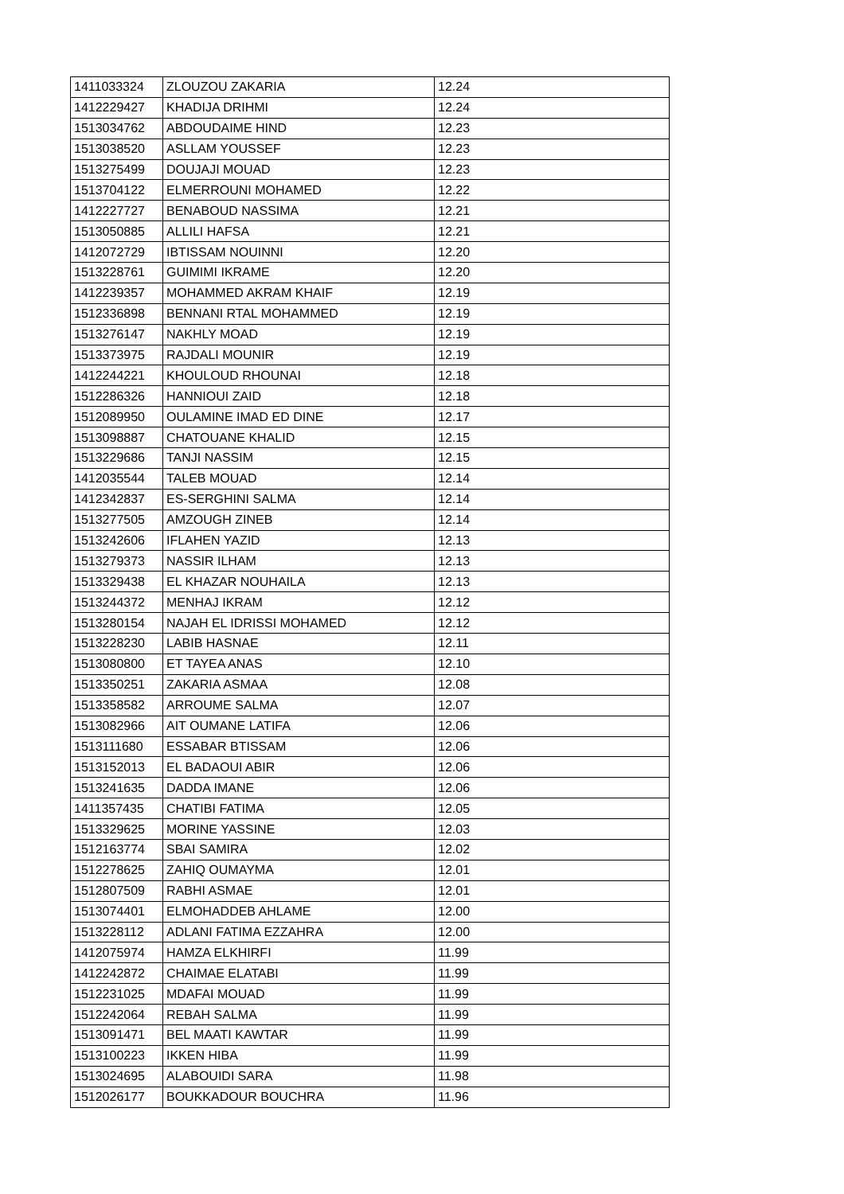| 1411033324 | ZLOUZOU ZAKARIA | 12.24 |
| 1412229427 | KHADIJA DRIHMI | 12.24 |
| 1513034762 | ABDOUDAIME HIND | 12.23 |
| 1513038520 | ASLLAM YOUSSEF | 12.23 |
| 1513275499 | DOUJAJI MOUAD | 12.23 |
| 1513704122 | ELMERROUNI MOHAMED | 12.22 |
| 1412227727 | BENABOUD NASSIMA | 12.21 |
| 1513050885 | ALLILI HAFSA | 12.21 |
| 1412072729 | IBTISSAM NOUINNI | 12.20 |
| 1513228761 | GUIMIMI IKRAME | 12.20 |
| 1412239357 | MOHAMMED AKRAM KHAIF | 12.19 |
| 1512336898 | BENNANI RTAL MOHAMMED | 12.19 |
| 1513276147 | NAKHLY MOAD | 12.19 |
| 1513373975 | RAJDALI MOUNIR | 12.19 |
| 1412244221 | KHOULOUD RHOUNAI | 12.18 |
| 1512286326 | HANNIOUI ZAID | 12.18 |
| 1512089950 | OULAMINE IMAD ED DINE | 12.17 |
| 1513098887 | CHATOUANE KHALID | 12.15 |
| 1513229686 | TANJI NASSIM | 12.15 |
| 1412035544 | TALEB MOUAD | 12.14 |
| 1412342837 | ES-SERGHINI SALMA | 12.14 |
| 1513277505 | AMZOUGH ZINEB | 12.14 |
| 1513242606 | IFLAHEN YAZID | 12.13 |
| 1513279373 | NASSIR ILHAM | 12.13 |
| 1513329438 | EL KHAZAR NOUHAILA | 12.13 |
| 1513244372 | MENHAJ IKRAM | 12.12 |
| 1513280154 | NAJAH EL IDRISSI MOHAMED | 12.12 |
| 1513228230 | LABIB HASNAE | 12.11 |
| 1513080800 | ET TAYEA ANAS | 12.10 |
| 1513350251 | ZAKARIA ASMAA | 12.08 |
| 1513358582 | ARROUME SALMA | 12.07 |
| 1513082966 | AIT OUMANE LATIFA | 12.06 |
| 1513111680 | ESSABAR BTISSAM | 12.06 |
| 1513152013 | EL BADAOUI ABIR | 12.06 |
| 1513241635 | DADDA IMANE | 12.06 |
| 1411357435 | CHATIBI FATIMA | 12.05 |
| 1513329625 | MORINE YASSINE | 12.03 |
| 1512163774 | SBAI SAMIRA | 12.02 |
| 1512278625 | ZAHIQ OUMAYMA | 12.01 |
| 1512807509 | RABHI ASMAE | 12.01 |
| 1513074401 | ELMOHADDEB AHLAME | 12.00 |
| 1513228112 | ADLANI FATIMA EZZAHRA | 12.00 |
| 1412075974 | HAMZA ELKHIRFI | 11.99 |
| 1412242872 | CHAIMAE ELATABI | 11.99 |
| 1512231025 | MDAFAI MOUAD | 11.99 |
| 1512242064 | REBAH SALMA | 11.99 |
| 1513091471 | BEL MAATI KAWTAR | 11.99 |
| 1513100223 | IKKEN HIBA | 11.99 |
| 1513024695 | ALABOUIDI SARA | 11.98 |
| 1512026177 | BOUKKADOUR BOUCHRA | 11.96 |